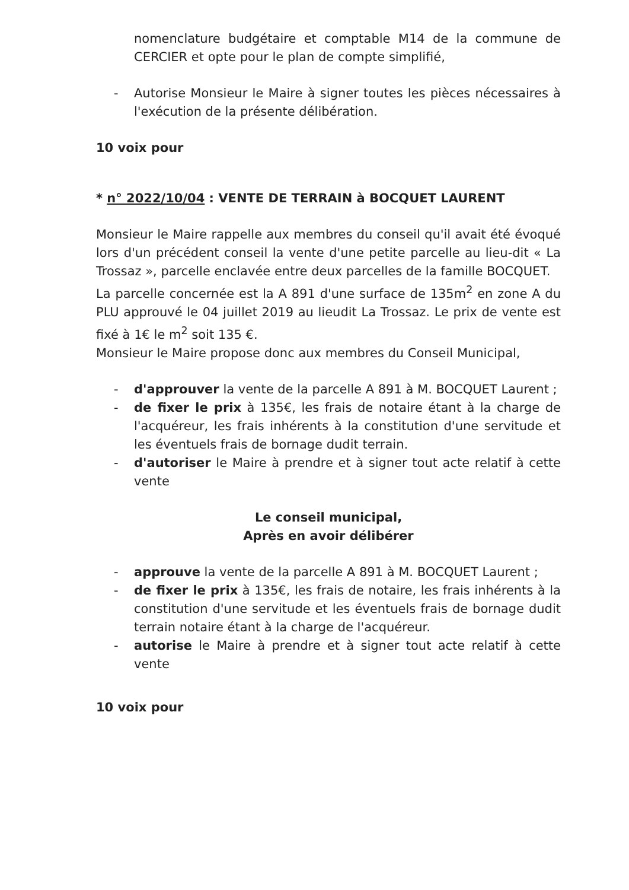nomenclature budgétaire et comptable M14 de la commune de CERCIER et opte pour le plan de compte simplifié,
- Autorise Monsieur le Maire à signer toutes les pièces nécessaires à l'exécution de la présente délibération.
10 voix pour
* n° 2022/10/04 : VENTE DE TERRAIN à BOCQUET LAURENT
Monsieur le Maire rappelle aux membres du conseil qu'il avait été évoqué lors d'un précédent conseil la vente d'une petite parcelle au lieu-dit « La Trossaz », parcelle enclavée entre deux parcelles de la famille BOCQUET.
La parcelle concernée est la A 891 d'une surface de 135m<sup>2</sup> en zone A du PLU approuvé le 04 juillet 2019 au lieudit La Trossaz. Le prix de vente est fixé à 1€ le m<sup>2</sup> soit 135 €.
Monsieur le Maire propose donc aux membres du Conseil Municipal,
- d'approuver la vente de la parcelle A 891 à M. BOCQUET Laurent ;
- de fixer le prix à 135€, les frais de notaire étant à la charge de l'acquéreur, les frais inhérents à la constitution d'une servitude et les éventuels frais de bornage dudit terrain.
- d'autoriser le Maire à prendre et à signer tout acte relatif à cette vente
Le conseil municipal,
Après en avoir délibérer
- approuve la vente de la parcelle A 891 à M. BOCQUET Laurent ;
- de fixer le prix à 135€, les frais de notaire, les frais inhérents à la constitution d'une servitude et les éventuels frais de bornage dudit terrain notaire étant à la charge de l'acquéreur.
- autorise le Maire à prendre et à signer tout acte relatif à cette vente
10 voix pour